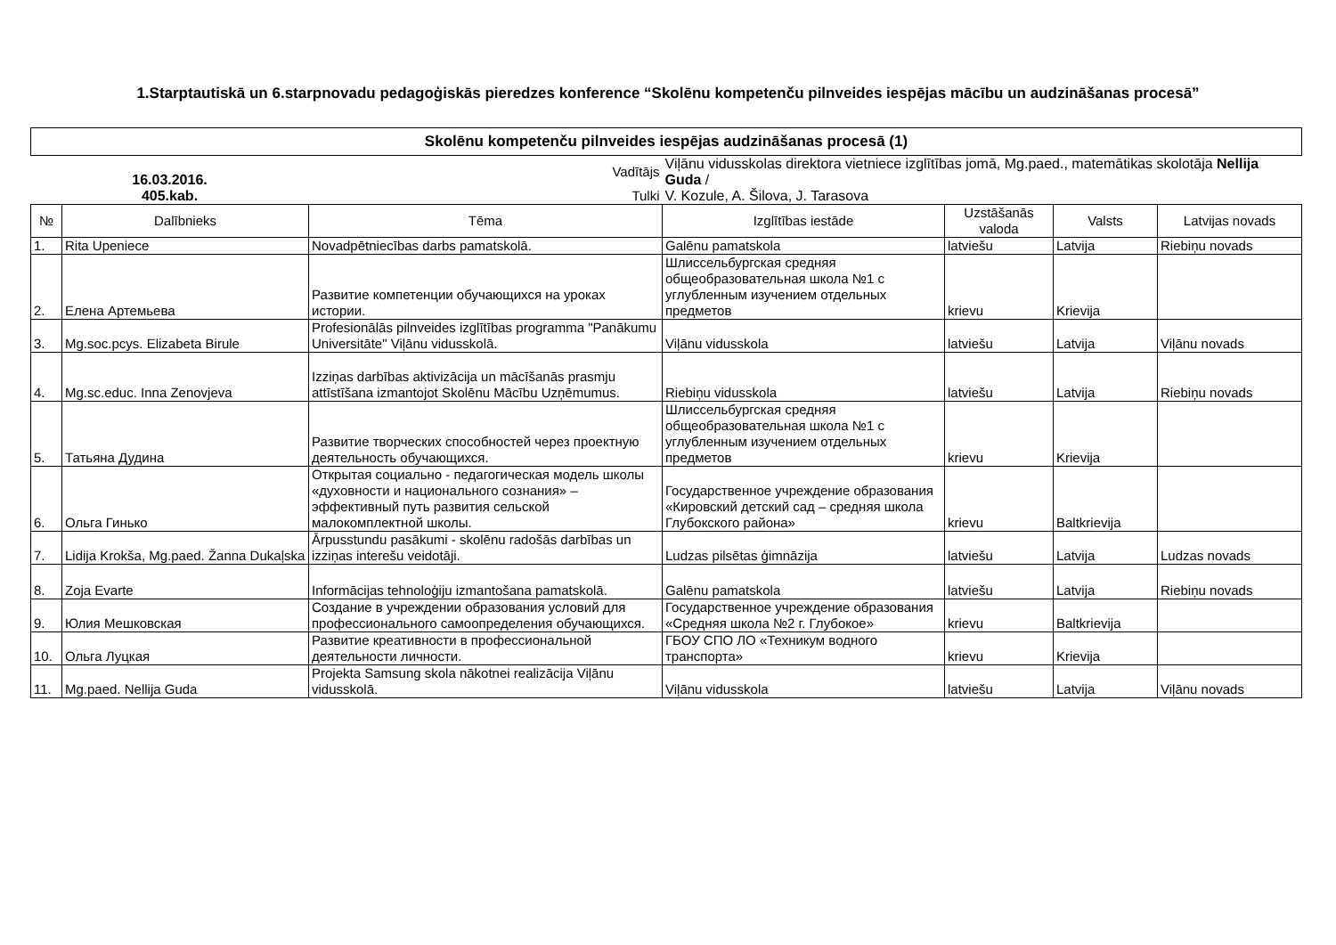1.Starptautiskā un 6.starpnovadu pedagoģiskās pieredzes konference “Skolēnu kompetenču pilnveides iespējas mācību un audzināšanas procesā”
| Skolēnu kompetenču pilnveides iespējas audzināšanas procesā (1) | | | | | | |
| 16.03.2016. 405.kab. | | Vadītājs | Viļānu vidusskolas direktora vietniece izglītības jomā, Mg.paed., matemātikas skolotāja Nellija Guda / | | | |
| | | Tulki | V. Kozule, A. Šilova, J. Tarasova | | | |
| № | Dalībnieks | Tēma | Izglītības iestāde | Uzstāšanās valoda | Valsts | Latvijas novads |
| 1. | Rita Upeniece | Novadpētniecības darbs pamatskolā. | Galēnu pamatskola | latviešu | Latvija | Riebiņu novads |
| 2. | Елена Артемьева | Развитие компетенции обучающихся на уроках истории. | Шлиссельбургская средняя общеобразовательная школа №1 с углубленным изучением отдельных предметов | krievu | Krievija | |
| 3. | Mg.soc.pcys. Elizabeta Birule | Profesionālās pilnveides izglītības programma "Panākumu Universitāte" Viļānu vidusskolā. | Viļānu vidusskola | latviešu | Latvija | Viļānu novads |
| 4. | Mg.sc.educ. Inna Zenovjeva | Izziņas darbības aktivizācija un mācīšanās prasmju attīstīšana izmantojot Skolēnu Mācību Uzņēmumus. | Riebiņu vidusskola | latviešu | Latvija | Riebiņu novads |
| 5. | Татьяна Дудина | Развитие творческих способностей через проектную деятельность обучающихся. | Шлиссельбургская средняя общеобразовательная школа №1 с углубленным изучением отдельных предметов | krievu | Krievija | |
| 6. | Ольга Гинько | Открытая социально - педагогическая модель школы «духовности и национального сознания» – эффективный путь развития сельской малокомплектной школы. | Государственное учреждение образования «Кировский детский сад – средняя школа Глубокского района» | krievu | Baltkrievija | |
| 7. | Lidija Krokša, Mg.paed. Žanna Dukaļska | Ārpusstundu pasākumi - skolēnu radošās darbības un izziņas interešu veidotāji. | Ludzas pilsētas ģimnāzija | latviešu | Latvija | Ludzas novads |
| 8. | Zoja Evarte | Informācijas tehnoloģiju izmantošana pamatskolā. | Galēnu pamatskola | latviešu | Latvija | Riebiņu novads |
| 9. | Юлия Мешковская | Создание в учреждении образования условий для профессионального самоопределения обучающихся. | Государственное учреждение образования «Средняя школа №2 г. Глубокое» | krievu | Baltkrievija | |
| 10. | Ольга Луцкая | Развитие креативности в профессиональной деятельности личности. | ГБОУ СПО ЛО «Техникум водного транспорта» | krievu | Krievija | |
| 11. | Mg.paed. Nellija Guda | Projekta Samsung skola nākotnei realizācija Viļānu vidusskolā. | Viļānu vidusskola | latviešu | Latvija | Viļānu novads |